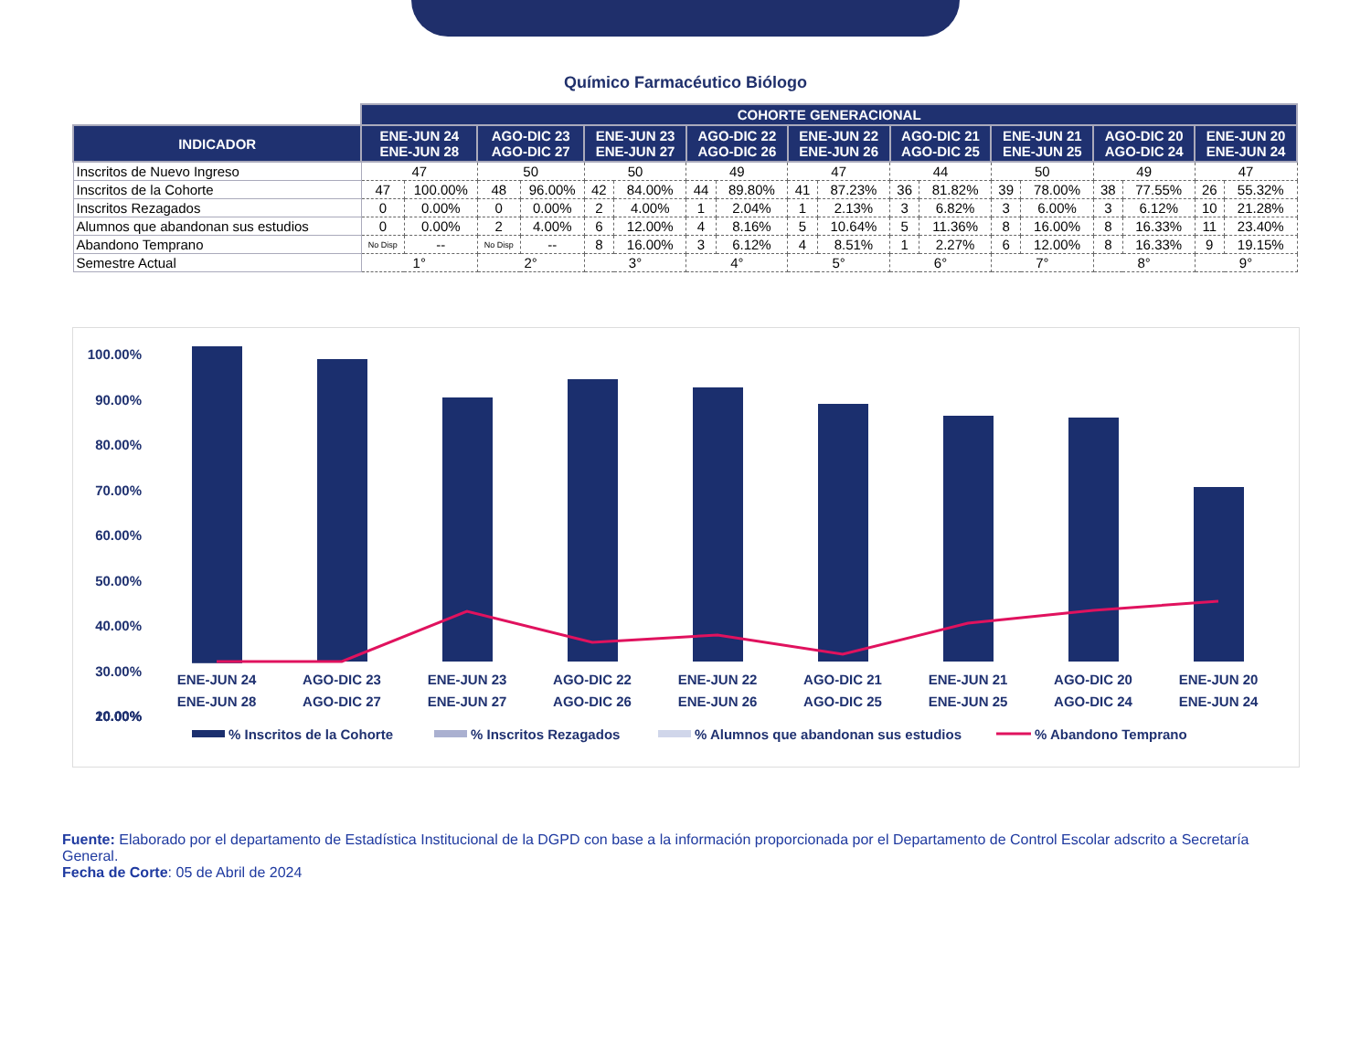Químico Farmacéutico Biólogo
| | COHORTE GENERACIONAL | | | | | | | | | | | | | | | | | |
| INDICADOR | ENE-JUN 24 ENE-JUN 28 | | AGO-DIC 23 AGO-DIC 27 | | ENE-JUN 23 ENE-JUN 27 | | AGO-DIC 22 AGO-DIC 26 | | ENE-JUN 22 ENE-JUN 26 | | AGO-DIC 21 AGO-DIC 25 | | ENE-JUN 21 ENE-JUN 25 | | AGO-DIC 20 AGO-DIC 24 | | ENE-JUN 20 ENE-JUN 24 | |
| Inscritos de Nuevo Ingreso | 47 | | 50 | | 50 | | 49 | | 47 | | 44 | | 50 | | 49 | | 47 | |
| Inscritos de la Cohorte | 47 | 100.00% | 48 | 96.00% | 42 | 84.00% | 44 | 89.80% | 41 | 87.23% | 36 | 81.82% | 39 | 78.00% | 38 | 77.55% | 26 | 55.32% |
| Inscritos Rezagados | 0 | 0.00% | 0 | 0.00% | 2 | 4.00% | 1 | 2.04% | 1 | 2.13% | 3 | 6.82% | 3 | 6.00% | 3 | 6.12% | 10 | 21.28% |
| Alumnos que abandonan sus estudios | 0 | 0.00% | 2 | 4.00% | 6 | 12.00% | 4 | 8.16% | 5 | 10.64% | 5 | 11.36% | 8 | 16.00% | 8 | 16.33% | 11 | 23.40% |
| Abandono Temprano | No Disp | -- | No Disp | -- | 8 | 16.00% | 3 | 6.12% | 4 | 8.51% | 1 | 2.27% | 6 | 12.00% | 8 | 16.33% | 9 | 19.15% |
| Semestre Actual | 1° | | 2° | | 3° | | 4° | | 5° | | 6° | | 7° | | 8° | | 9° | |
100.00%
90.00%
80.00%
70.00%
60.00%
50.00%
40.00%
30.00%
20.00%
10.00%
0.00%
ENE-JUN 24
ENE-JUN 28
AGO-DIC 23
AGO-DIC 27
ENE-JUN 23
ENE-JUN 27
AGO-DIC 22
AGO-DIC 26
ENE-JUN 22
ENE-JUN 26
AGO-DIC 21
AGO-DIC 25
ENE-JUN 21
ENE-JUN 25
AGO-DIC 20
AGO-DIC 24
ENE-JUN 20
ENE-JUN 24
% Inscritos de la Cohorte
% Inscritos Rezagados
% Alumnos que abandonan sus estudios
% Abandono Temprano
Fuente: Elaborado por el departamento de Estadística Institucional de la DGPD con base a la información proporcionada por el Departamento de Control Escolar adscrito a Secretaría General.
Fecha de Corte: 05 de Abril de 2024